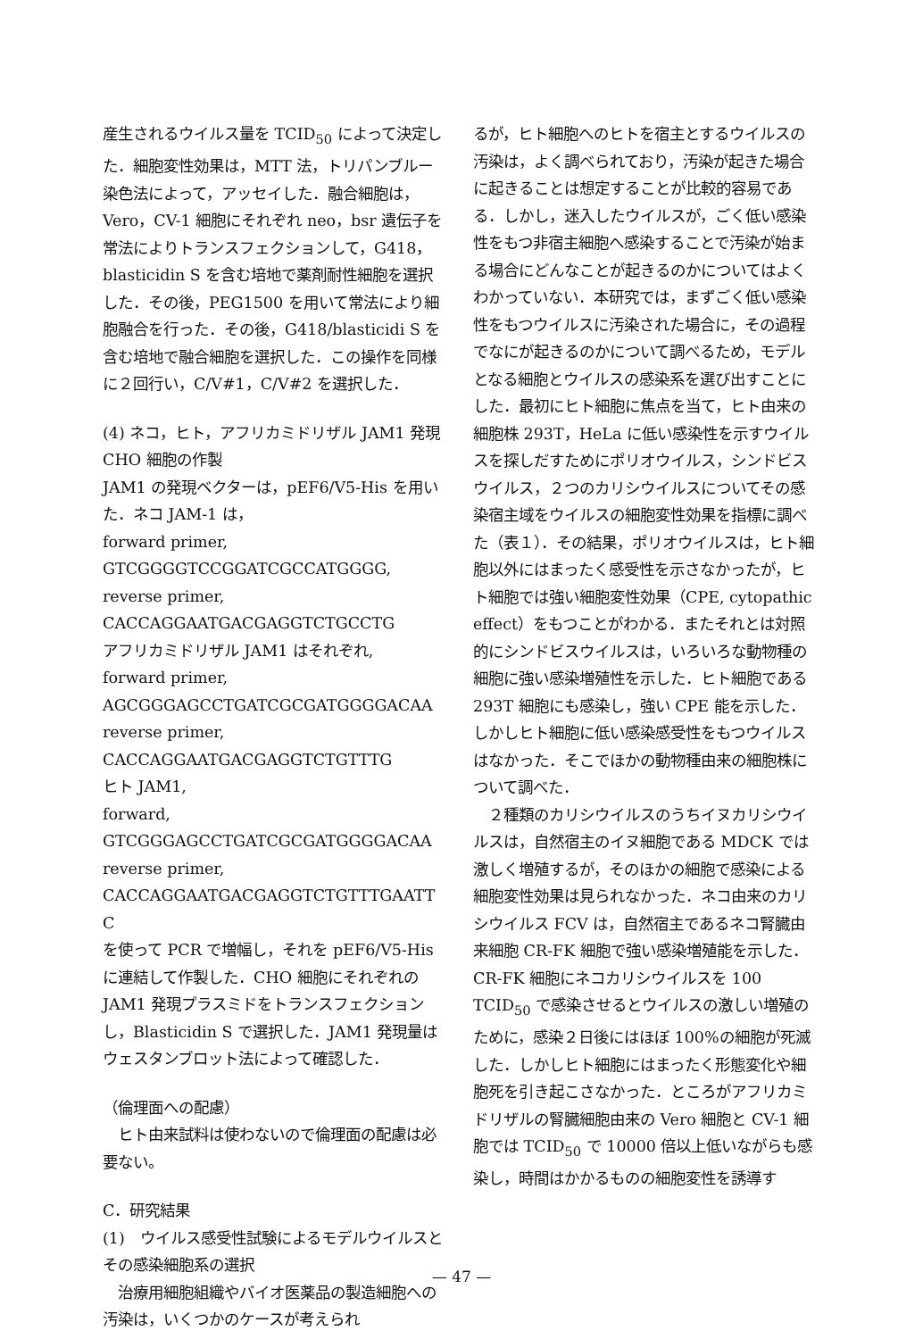産生されるウイルス量を TCID<sub>50</sub> によって決定した．細胞変性効果は，MTT 法，トリパンブルー染色法によって，アッセイした．融合細胞は，Vero，CV-1 細胞にそれぞれ neo，bsr 遺伝子を常法によりトランスフェクションして，G418，blasticidin S を含む培地で薬剤耐性細胞を選択した．その後，PEG1500 を用いて常法により細胞融合を行った．その後，G418/blasticidi S を含む培地で融合細胞を選択した．この操作を同様に２回行い，C/V#1，C/V#2 を選択した．
(4) ネコ，ヒト，アフリカミドリザル JAM1 発現 CHO 細胞の作製
JAM1 の発現ベクターは，pEF6/V5-His を用いた．ネコ JAM-1 は，
forward primer,
GTCGGGGTCCGGATCGCCATGGGG, reverse primer,
CACCAGGAATGACGAGGTCTGCCTG
アフリカミドリザル JAM1 はそれぞれ,
forward primer,
AGCGGGAGCCTGATCGCGATGGGGACAA
reverse primer,
CACCAGGAATGACGAGGTCTGTTTG
ヒト JAM1,
forward,
GTCGGGAGCCTGATCGCGATGGGGACAA
reverse primer,
CACCAGGAATGACGAGGTCTGTTTGAATT C
を使って PCR で増幅し，それを pEF6/V5-His に連結して作製した．CHO 細胞にそれぞれの JAM1 発現プラスミドをトランスフェクションし，Blasticidin S で選択した．JAM1 発現量はウェスタンブロット法によって確認した．
（倫理面への配慮）
　ヒト由来試料は使わないので倫理面の配慮は必要ない。
C．研究結果
(1)　ウイルス感受性試験によるモデルウイルスとその感染細胞系の選択
　治療用細胞組織やバイオ医薬品の製造細胞への汚染は，いくつかのケースが考えられ
るが，ヒト細胞へのヒトを宿主とするウイルスの汚染は，よく調べられており，汚染が起きた場合に起きることは想定することが比較的容易である．しかし，迷入したウイルスが，ごく低い感染性をもつ非宿主細胞へ感染することで汚染が始まる場合にどんなことが起きるのかについてはよくわかっていない．本研究では，まずごく低い感染性をもつウイルスに汚染された場合に，その過程でなにが起きるのかについて調べるため，モデルとなる細胞とウイルスの感染系を選び出すことにした．最初にヒト細胞に焦点を当て，ヒト由来の細胞株 293T，HeLa に低い感染性を示すウイルスを探しだすためにポリオウイルス，シンドビスウイルス，２つのカリシウイルスについてその感染宿主域をウイルスの細胞変性効果を指標に調べた（表１）．その結果，ポリオウイルスは，ヒト細胞以外にはまったく感受性を示さなかったが，ヒト細胞では強い細胞変性効果（CPE, cytopathic effect）をもつことがわかる．またそれとは対照的にシンドビスウイルスは，いろいろな動物種の細胞に強い感染増殖性を示した．ヒト細胞である 293T 細胞にも感染し，強い CPE 能を示した．しかしヒト細胞に低い感染感受性をもつウイルスはなかった．そこでほかの動物種由来の細胞株について調べた．
　２種類のカリシウイルスのうちイヌカリシウイルスは，自然宿主のイヌ細胞である MDCK では激しく増殖するが，そのほかの細胞で感染による細胞変性効果は見られなかった．ネコ由来のカリシウイルス FCV は，自然宿主であるネコ腎臓由来細胞 CR-FK 細胞で強い感染増殖能を示した．CR-FK 細胞にネコカリシウイルスを 100 TCID<sub>50</sub> で感染させるとウイルスの激しい増殖のために，感染２日後にはほぼ 100%の細胞が死滅した．しかしヒト細胞にはまったく形態変化や細胞死を引き起こさなかった．ところがアフリカミドリザルの腎臓細胞由来の Vero 細胞と CV-1 細胞では TCID<sub>50</sub> で 10000 倍以上低いながらも感染し，時間はかかるものの細胞変性を誘導す
— 47 —